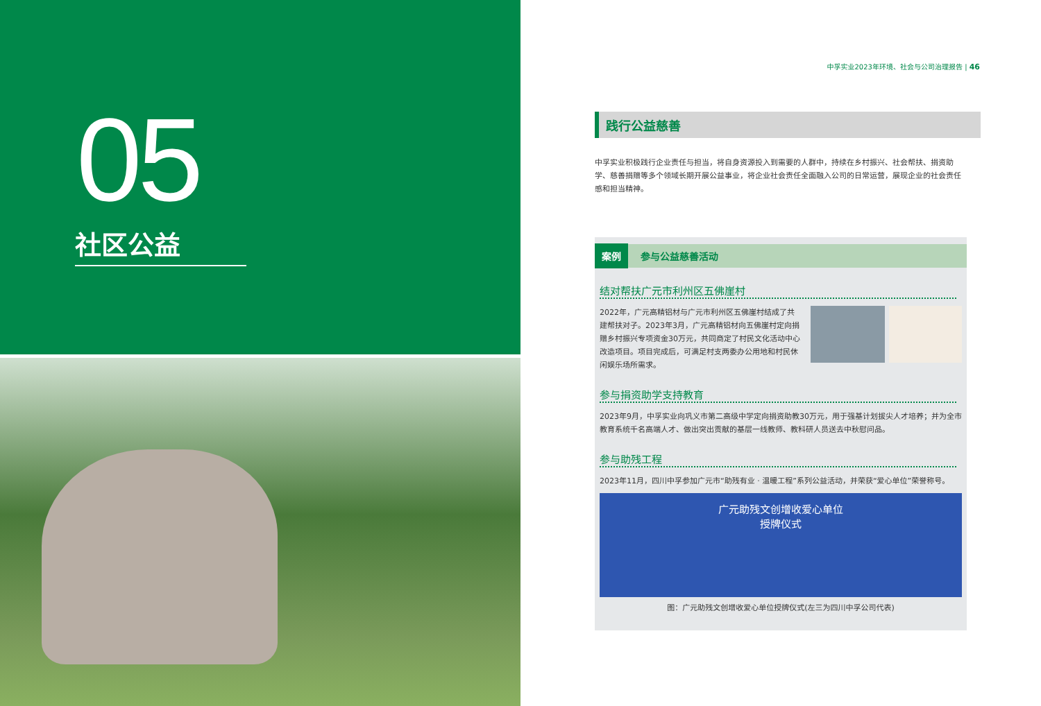05
社区公益
中孚实业2023年环境、社会与公司治理报告 | 46
践行公益慈善
中孚实业积极践行企业责任与担当，将自身资源投入到需要的人群中，持续在乡村振兴、社会帮扶、捐资助学、慈善捐赠等多个领域长期开展公益事业，将企业社会责任全面融入公司的日常运营，展现企业的社会责任感和担当精神。
案例 参与公益慈善活动
结对帮扶广元市利州区五佛崖村
2022年，广元高精铝材与广元市利州区五佛崖村结成了共建帮扶对子。2023年3月，广元高精铝材向五佛崖村定向捐赠乡村振兴专项资金30万元，共同商定了村民文化活动中心改造项目。项目完成后，可满足村支两委办公用地和村民休闲娱乐场所需求。
参与捐资助学支持教育
2023年9月，中孚实业向巩义市第二高级中学定向捐资助教30万元，用于强基计划拔尖人才培养；并为全市教育系统千名高端人才、做出突出贡献的基层一线教师、教科研人员送去中秋慰问品。
参与助残工程
2023年11月，四川中孚参加广元市“助残有业 · 温暖工程”系列公益活动，并荣获“爱心单位”荣誉称号。
广元助残文创增收爱心单位
授牌仪式
图：广元助残文创增收爱心单位授牌仪式(左三为四川中孚公司代表)